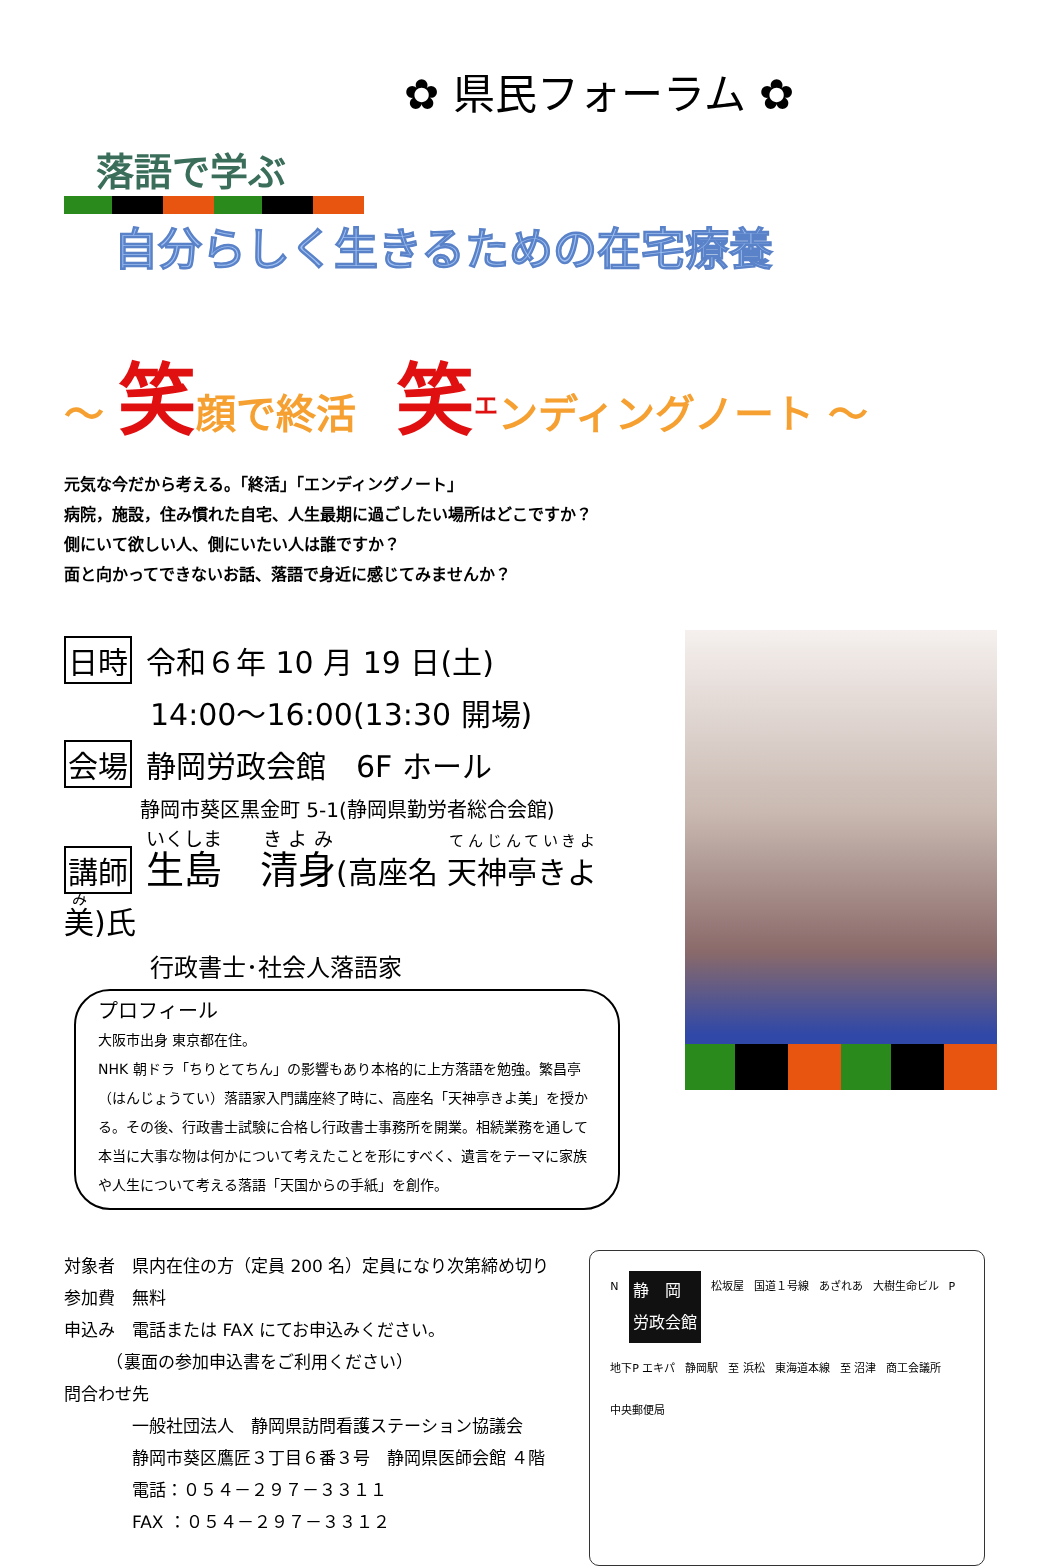✿ 県民フォーラム ✿
落語で学ぶ
自分らしく生きるための在宅療養
～ 笑顔で終活　笑<sup>エ</sup>ンディングノート ～
元気な今だから考える。「終活」「エンディングノート」
病院，施設，住み慣れた自宅、人生最期に過ごしたい場所はどこですか？
側にいて欲しい人、側にいたい人は誰ですか？
面と向かってできないお話、落語で身近に感じてみませんか？
日時 令和６年 10 月 19 日(土)
14:00～16:00(13:30 開場)
会場 静岡労政会館　6F ホール
静岡市葵区黒金町 5-1(静岡県勤労者総合会館)
講師 生島　清身(高座名 天神亭きよ美)氏
行政書士･社会人落語家
プロフィール
大阪市出身 東京都在住。
NHK 朝ドラ「ちりとてちん」の影響もあり本格的に上方落語を勉強。繁昌亭（はんじょうてい）落語家入門講座終了時に、高座名「天神亭きよ美」を授かる。その後、行政書士試験に合格し行政書士事務所を開業。相続業務を通して本当に大事な物は何かについて考えたことを形にすべく、遺言をテーマに家族や人生について考える落語「天国からの手紙」を創作。
対象者　県内在住の方（定員 200 名）定員になり次第締め切り
参加費　無料
申込み　電話または FAX にてお申込みください。
　　　（裏面の参加申込書をご利用ください）
問合わせ先
　　　　一般社団法人　静岡県訪問看護ステーション協議会
　　　　静岡市葵区鷹匠３丁目６番３号　静岡県医師会館 ４階
　　　　電話：０５４－２９７－３３１１
　　　　FAX ：０５４－２９７－３３１２
N静　岡
労政会館 松坂屋 国道１号線 あざれあ 大樹生命ビル P 地下P エキパ 静岡駅 至 浜松 東海道本線 至 沼津 商工会議所 中央郵便局